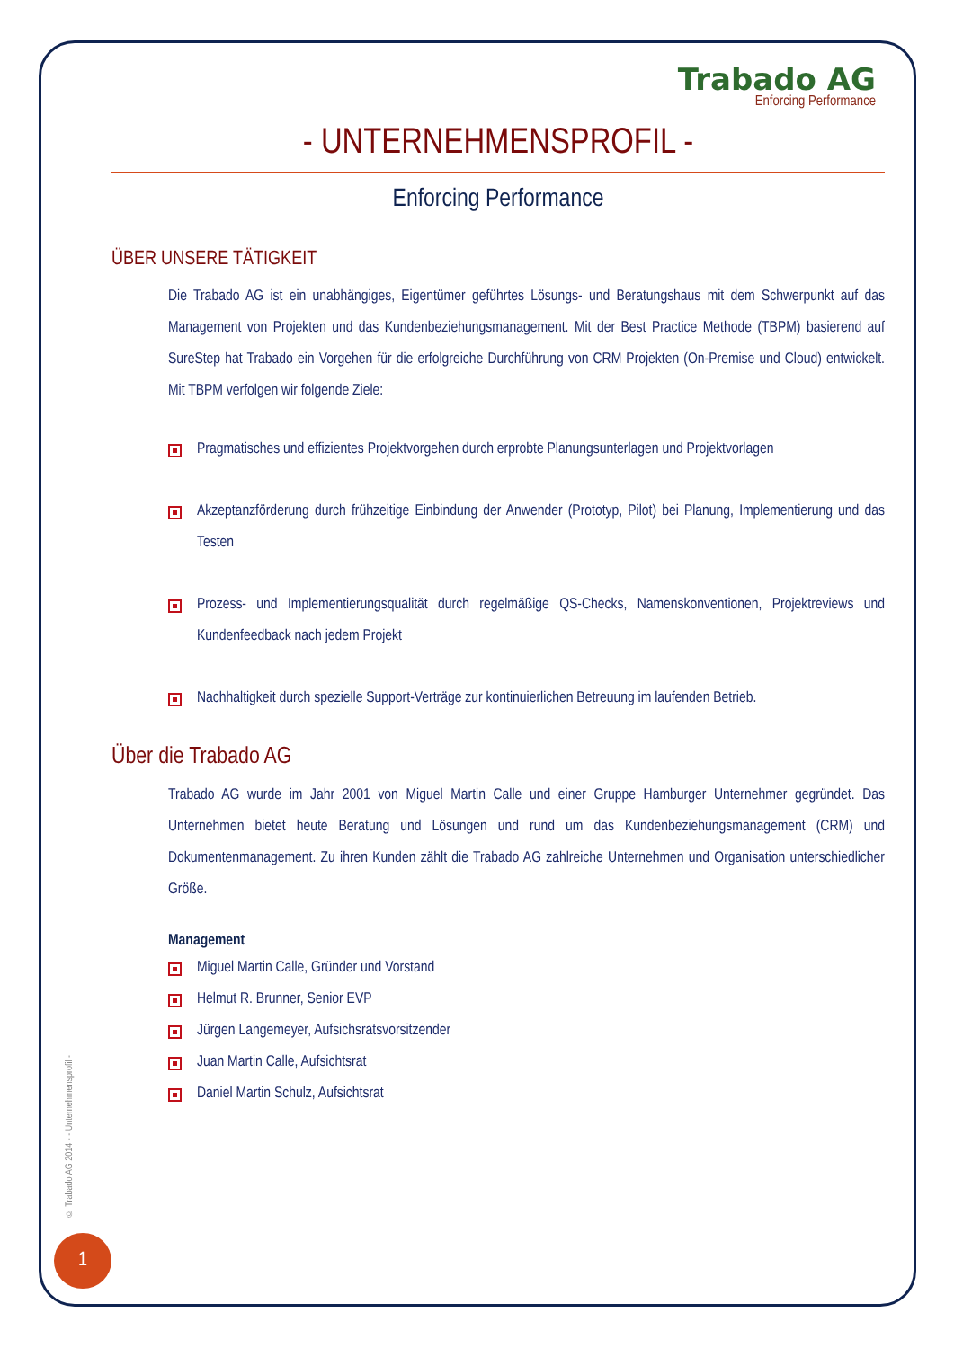Trabado AG
Enforcing Performance
- UNTERNEHMENSPROFIL -
Enforcing Performance
ÜBER UNSERE TÄTIGKEIT
Die Trabado AG ist ein unabhängiges, Eigentümer geführtes Lösungs- und Beratungshaus mit dem Schwerpunkt auf das Management von Projekten und das Kundenbeziehungsmanagement. Mit der Best Practice Methode (TBPM) basierend auf SureStep hat Trabado ein Vorgehen für die erfolgreiche Durchführung von CRM Projekten (On-Premise und Cloud) entwickelt. Mit TBPM verfolgen wir folgende Ziele:
Pragmatisches und effizientes Projektvorgehen durch erprobte Planungsunterlagen und Projektvorlagen
Akzeptanzförderung durch frühzeitige Einbindung der Anwender (Prototyp, Pilot) bei Planung, Implementierung und das Testen
Prozess- und Implementierungsqualität durch regelmäßige QS-Checks, Namenskonventionen, Projektreviews und Kundenfeedback nach jedem Projekt
Nachhaltigkeit durch spezielle Support-Verträge zur kontinuierlichen Betreuung im laufenden Betrieb.
Über die Trabado AG
Trabado AG wurde im Jahr 2001 von Miguel Martin Calle und einer Gruppe Hamburger Unternehmer gegründet. Das Unternehmen bietet heute Beratung und Lösungen und rund um das Kundenbeziehungsmanagement (CRM) und Dokumentenmanagement. Zu ihren Kunden zählt die Trabado AG zahlreiche Unternehmen und Organisation unterschiedlicher Größe.
Management
Miguel Martin Calle, Gründer und Vorstand
Helmut R. Brunner, Senior EVP
Jürgen Langemeyer, Aufsichsratsvorsitzender
Juan Martin Calle, Aufsichtsrat
Daniel Martin Schulz, Aufsichtsrat
© Trabado AG 2014 - - Unternehmensprofil -
1